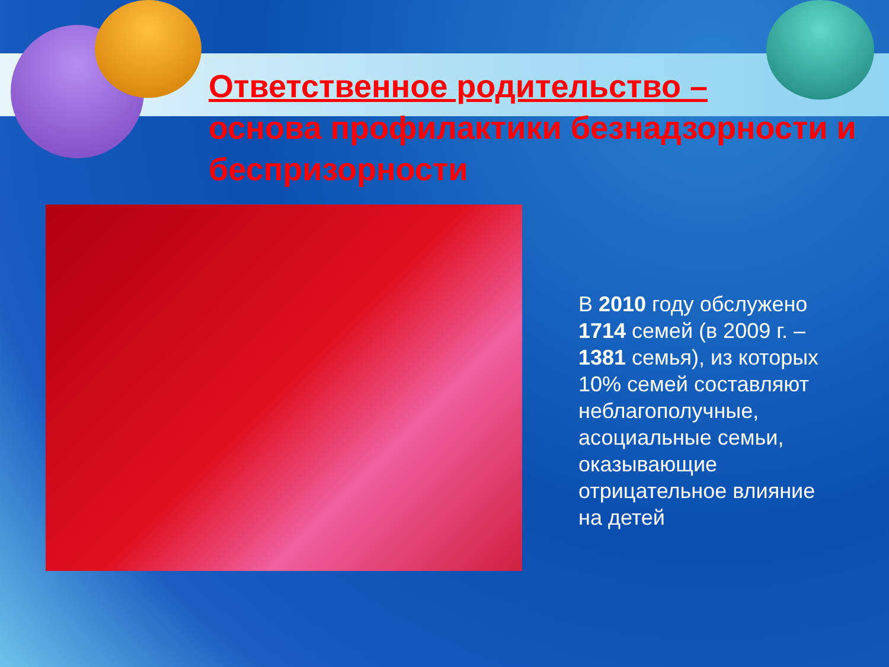Ответственное родительство –
основа профилактики безнадзорности и беспризорности
В 2010 году обслужено 1714 семей (в 2009 г. – 1381 семья), из которых 10% семей составляют неблагополучные, асоциальные семьи, оказывающие отрицательное влияние на детей